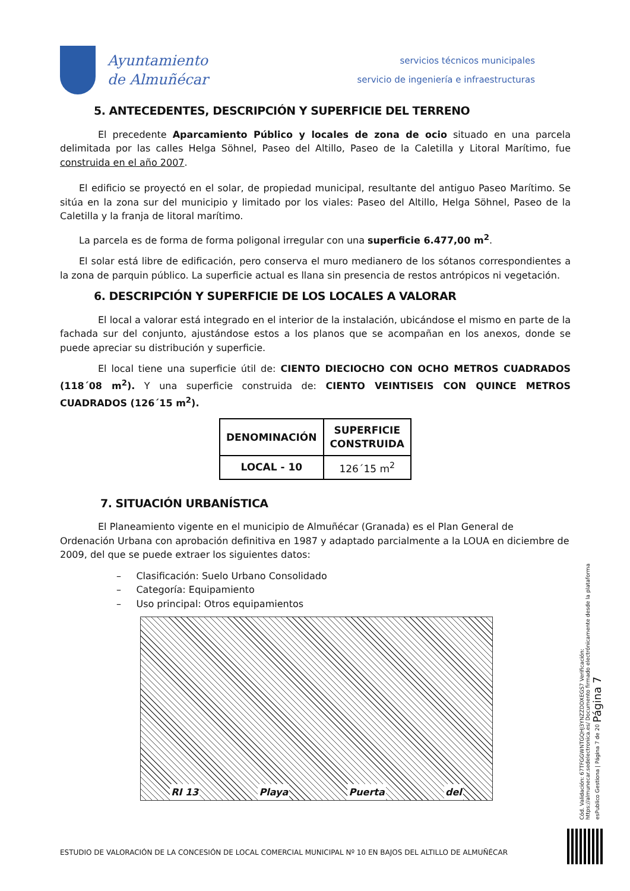Ayuntamiento
de Almuñécar
servicios técnicos municipales
servicio de ingeniería e infraestructuras
5. ANTECEDENTES, DESCRIPCIÓN Y SUPERFICIE DEL TERRENO
El precedente Aparcamiento Público y locales de zona de ocio situado en una parcela delimitada por las calles Helga Söhnel, Paseo del Altillo, Paseo de la Caletilla y Litoral Marítimo, fue construida en el año 2007.
El edificio se proyectó en el solar, de propiedad municipal, resultante del antiguo Paseo Marítimo. Se sitúa en la zona sur del municipio y limitado por los viales: Paseo del Altillo, Helga Söhnel, Paseo de la Caletilla y la franja de litoral marítimo.
La parcela es de forma de forma poligonal irregular con una superficie 6.477,00 m<sup>2</sup>.
El solar está libre de edificación, pero conserva el muro medianero de los sótanos correspondientes a la zona de parquin público. La superficie actual es llana sin presencia de restos antrópicos ni vegetación.
6. DESCRIPCIÓN Y SUPERFICIE DE LOS LOCALES A VALORAR
El local a valorar está integrado en el interior de la instalación, ubicándose el mismo en parte de la fachada sur del conjunto, ajustándose estos a los planos que se acompañan en los anexos, donde se puede apreciar su distribución y superficie.
El local tiene una superficie útil de: CIENTO DIECIOCHO CON OCHO METROS CUADRADOS (118´08 m<sup>2</sup>). Y una superficie construida de: CIENTO VEINTISEIS CON QUINCE METROS CUADRADOS (126´15 m<sup>2</sup>).
| DENOMINACIÓN | SUPERFICIE CONSTRUIDA |
| --- | --- |
| LOCAL - 10 | 126´15 m<sup>2</sup> |
7. SITUACIÓN URBANÍSTICA
El Planeamiento vigente en el municipio de Almuñécar (Granada) es el Plan General de Ordenación Urbana con aprobación definitiva en 1987 y adaptado parcialmente a la LOUA en diciembre de 2009, del que se puede extraer los siguientes datos:
– Clasificación: Suelo Urbano Consolidado
– Categoría: Equipamiento
– Uso principal: Otros equipamientos
RI 13 Playa Puerta del
Cód. Validación: 67TFGGWNTGQHJ3YNZZDDXEGS7 Verificación: https://almunecar.sedelectronica.es/ Documento firmado electrónicamente desde la plataforma esPublico Gestiona | Página 7 de 20 Página 7
ESTUDIO DE VALORACIÓN DE LA CONCESIÓN DE LOCAL COMERCIAL MUNICIPAL Nº 10 EN BAJOS DEL ALTILLO DE ALMUÑÉCAR